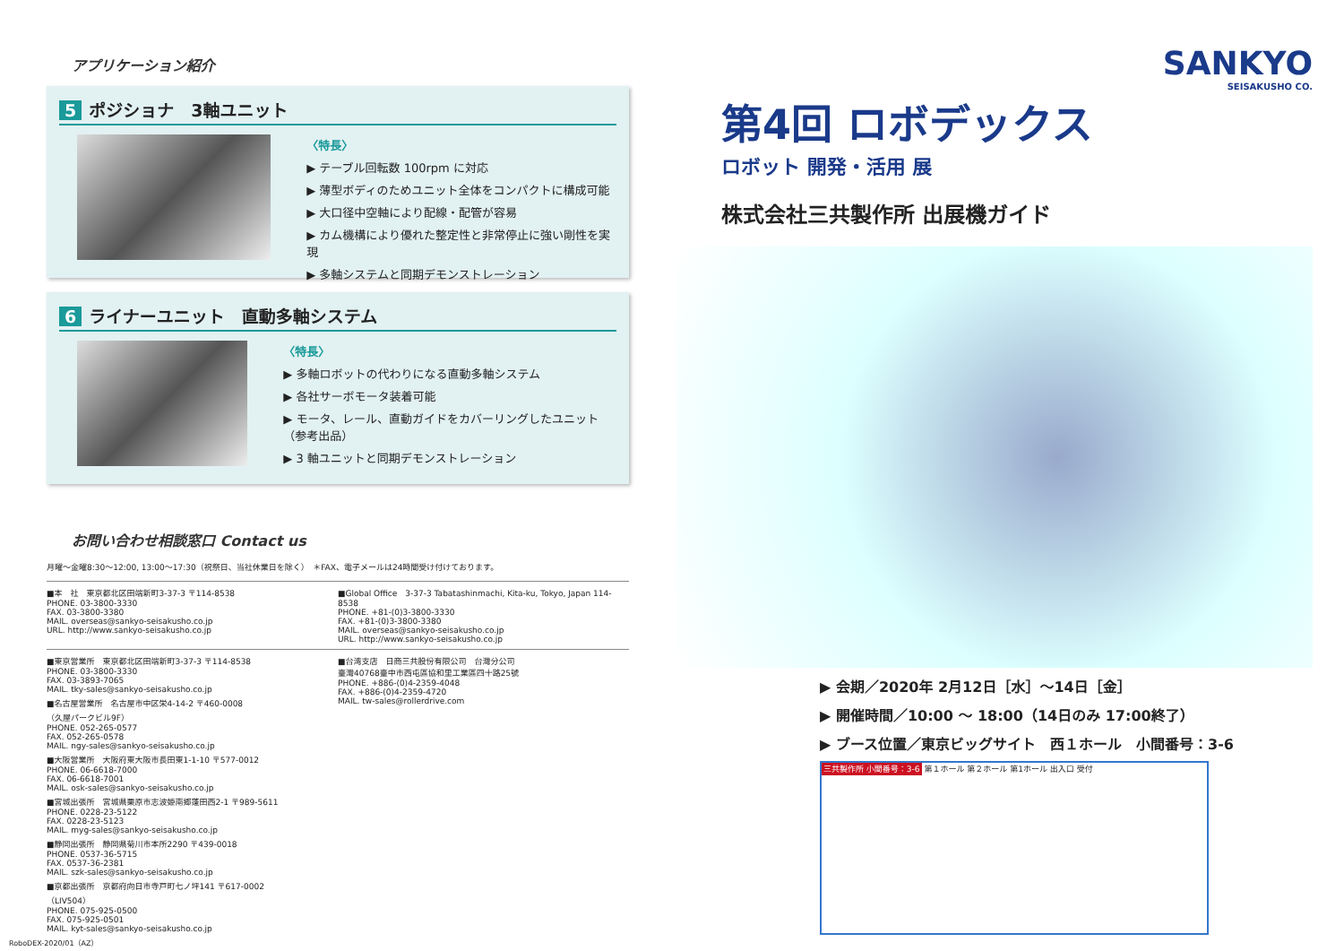アプリケーション紹介
5 ポジショナ　3軸ユニット
〈特長〉
▶ テーブル回転数 100rpm に対応
▶ 薄型ボディのためユニット全体をコンパクトに構成可能
▶ 大口径中空軸により配線・配管が容易
▶ カム機構により優れた整定性と非常停止に強い剛性を実現
▶ 多軸システムと同期デモンストレーション
6 ライナーユニット　直動多軸システム
〈特長〉
▶ 多軸ロボットの代わりになる直動多軸システム
▶ 各社サーボモータ装着可能
▶ モータ、レール、直動ガイドをカバーリングしたユニット（参考出品）
▶ 3 軸ユニットと同期デモンストレーション
お問い合わせ相談窓口 Contact us
月曜～金曜8:30～12:00, 13:00～17:30（祝祭日、当社休業日を除く）　＊FAX、電子メールは24時間受け付けております。
■本　社　東京都北区田端新町3-37-3 〒114-8538
PHONE. 03-3800-3330
FAX. 03-3800-3380
MAIL. overseas@sankyo-seisakusho.co.jp
URL. http://www.sankyo-seisakusho.co.jp
■Global Office　3-37-3 Tabatashinmachi, Kita-ku, Tokyo, Japan 114-8538
PHONE. +81-(0)3-3800-3330
FAX. +81-(0)3-3800-3380
MAIL. overseas@sankyo-seisakusho.co.jp
URL. http://www.sankyo-seisakusho.co.jp
■東京営業所　東京都北区田端新町3-37-3 〒114-8538
PHONE. 03-3800-3330
FAX. 03-3893-7065
MAIL. tky-sales@sankyo-seisakusho.co.jp
■名古屋営業所　名古屋市中区栄4-14-2 〒460-0008
（久屋パークビル9F）
PHONE. 052-265-0577
FAX. 052-265-0578
MAIL. ngy-sales@sankyo-seisakusho.co.jp
■大阪営業所　大阪府東大阪市長田東1-1-10 〒577-0012
PHONE. 06-6618-7000
FAX. 06-6618-7001
MAIL. osk-sales@sankyo-seisakusho.co.jp
■宮城出張所　宮城県栗原市志波姫南郷蓬田西2-1 〒989-5611
PHONE. 0228-23-5122
FAX. 0228-23-5123
MAIL. myg-sales@sankyo-seisakusho.co.jp
■静岡出張所　静岡県菊川市本所2290 〒439-0018
PHONE. 0537-36-5715
FAX. 0537-36-2381
MAIL. szk-sales@sankyo-seisakusho.co.jp
■京都出張所　京都府向日市寺戸町七ノ坪141 〒617-0002
（LIV504）
PHONE. 075-925-0500
FAX. 075-925-0501
MAIL. kyt-sales@sankyo-seisakusho.co.jp
■台湾支店　日商三共股份有限公司　台灣分公司
臺灣40768臺中市西屯區協和里工業區四十路25號
PHONE. +886-(0)4-2359-4048
FAX. +886-(0)4-2359-4720
MAIL. tw-sales@rollerdrive.com
SANKYO
SEISAKUSHO CO.
第4回 ロボデックス
ロボット 開発・活用 展
株式会社三共製作所 出展機ガイド
▶ 会期／2020年 2月12日［水］～14日［金］
▶ 開催時間／10:00 ～ 18:00（14日のみ 17:00終了）
▶ ブース位置／東京ビッグサイト　西１ホール　小間番号：3-6
三共製作所 小間番号：3-6 第１ホール 第２ホール 第1ホール 出入口 受付
RoboDEX-2020/01（AZ）